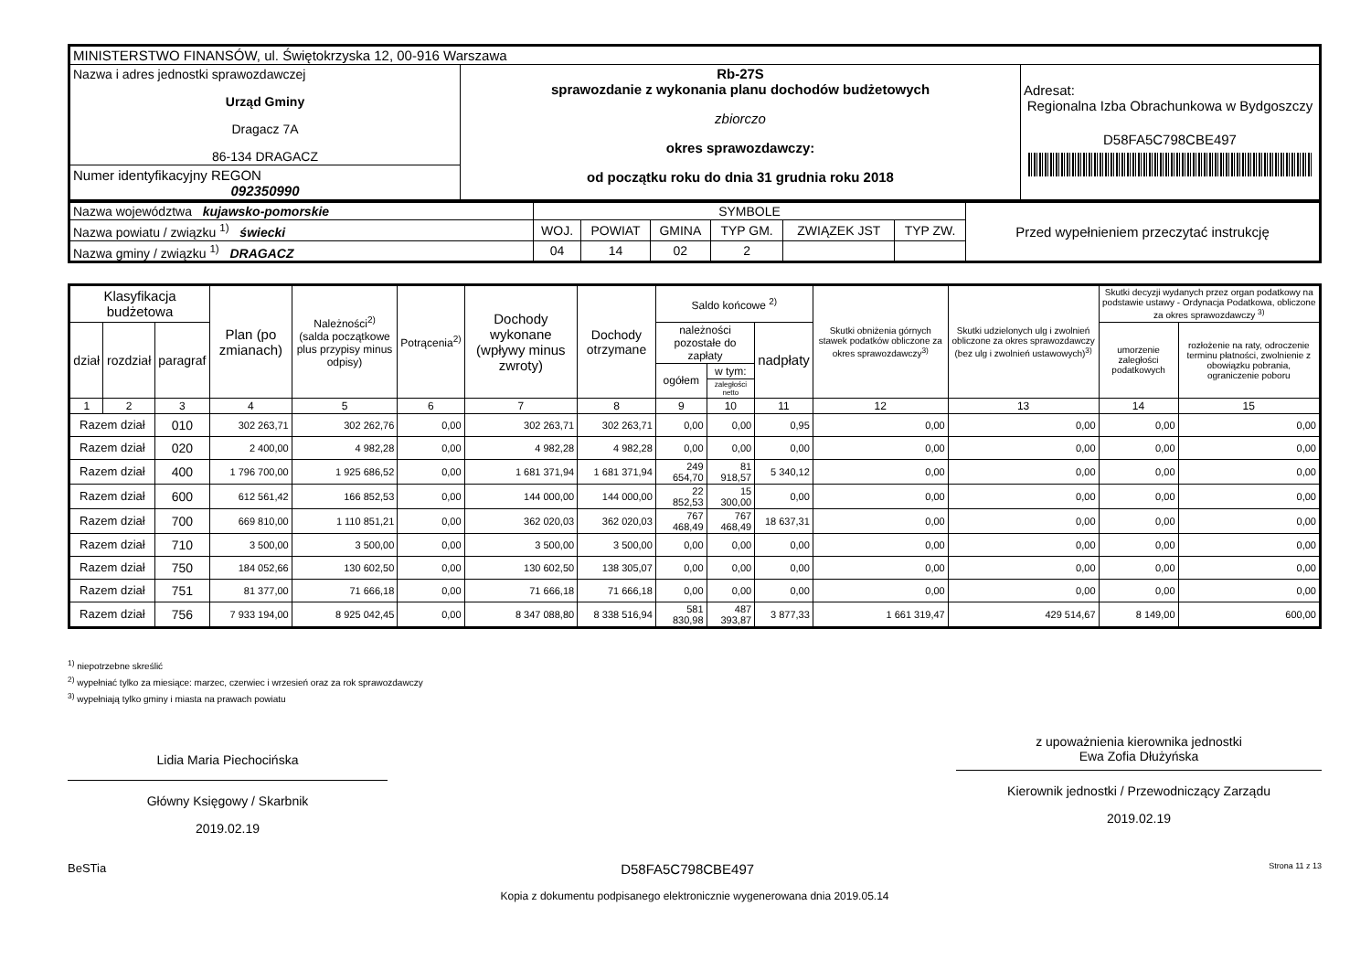| MINISTERSTWO FINANSÓW, ul. Świętokrzyska 12, 00-916 Warszawa | | |
| Nazwa i adres jednostki sprawozdawczej Urząd Gminy Dragacz 7A 86-134 DRAGACZ | Rb-27S sprawozdanie z wykonania planu dochodów budżetowych zbiorczo okres sprawozdawczy: od początku roku do dnia 31 grudnia roku 2018 | Adresat: Regionalna Izba Obrachunkowa w Bydgoszczy D58FA5C798CBE497 |
| Numer identyfikacyjny REGON 092350990 | | |
| Nazwa województwa kujawsko-pomorskie | SYMBOLE | | | | | | Przed wypełnieniem przeczytać instrukcję |
| Nazwa powiatu / związku <sup>1)</sup> świecki | WOJ. | POWIAT | GMINA | TYP GM. | ZWIĄZEK JST | TYP ZW. | |
| Nazwa gminy / związku <sup>1)</sup> DRAGACZ | 04 | 14 | 02 | 2 | | | |
| Klasyfikacja budżetowa | | | Plan (po zmianach) | Należności<sup>2)</sup> (salda początkowe plus przypisy minus odpisy) | Potrącenia<sup>2)</sup> | Dochody wykonane (wpływy minus zwroty) | Dochody otrzymane | Saldo końcowe <sup>2)</sup> | | | Skutki obniżenia górnych stawek podatków obliczone za okres sprawozdawczy<sup>3)</sup> | Skutki udzielonych ulg i zwolnień obliczone za okres sprawozdawczy (bez ulg i zwolnień ustawowych)<sup>3)</sup> | Skutki decyzji wydanych przez organ podatkowy na podstawie ustawy - Ordynacja Podatkowa, obliczone za okres sprawozdawczy <sup>3)</sup> | |
| --- | --- | --- | --- | --- | --- | --- | --- | --- | --- | --- | --- | --- | --- | --- |
| dział | rozdział | paragraf | | | | | | należności pozostałe do zapłaty | | nadpłaty | | | umorzenie zaległości podatkowych | rozłożenie na raty, odroczenie terminu płatności, zwolnienie z obowiązku pobrania, ograniczenie poboru |
| | | | | | | | | ogółem | w tym: | | | | | |
| | | | | | | | | | zaległości netto | | | | | |
| 1 | 2 | 3 | 4 | 5 | 6 | 7 | 8 | 9 | 10 | 11 | 12 | 13 | 14 | 15 |
| Razem dział | | 010 | 302 263,71 | 302 262,76 | 0,00 | 302 263,71 | 302 263,71 | 0,00 | 0,00 | 0,95 | 0,00 | 0,00 | 0,00 | 0,00 |
| Razem dział | | 020 | 2 400,00 | 4 982,28 | 0,00 | 4 982,28 | 4 982,28 | 0,00 | 0,00 | 0,00 | 0,00 | 0,00 | 0,00 | 0,00 |
| Razem dział | | 400 | 1 796 700,00 | 1 925 686,52 | 0,00 | 1 681 371,94 | 1 681 371,94 | 249 654,70 | 81 918,57 | 5 340,12 | 0,00 | 0,00 | 0,00 | 0,00 |
| Razem dział | | 600 | 612 561,42 | 166 852,53 | 0,00 | 144 000,00 | 144 000,00 | 22 852,53 | 15 300,00 | 0,00 | 0,00 | 0,00 | 0,00 | 0,00 |
| Razem dział | | 700 | 669 810,00 | 1 110 851,21 | 0,00 | 362 020,03 | 362 020,03 | 767 468,49 | 767 468,49 | 18 637,31 | 0,00 | 0,00 | 0,00 | 0,00 |
| Razem dział | | 710 | 3 500,00 | 3 500,00 | 0,00 | 3 500,00 | 3 500,00 | 0,00 | 0,00 | 0,00 | 0,00 | 0,00 | 0,00 | 0,00 |
| Razem dział | | 750 | 184 052,66 | 130 602,50 | 0,00 | 130 602,50 | 138 305,07 | 0,00 | 0,00 | 0,00 | 0,00 | 0,00 | 0,00 | 0,00 |
| Razem dział | | 751 | 81 377,00 | 71 666,18 | 0,00 | 71 666,18 | 71 666,18 | 0,00 | 0,00 | 0,00 | 0,00 | 0,00 | 0,00 | 0,00 |
| Razem dział | | 756 | 7 933 194,00 | 8 925 042,45 | 0,00 | 8 347 088,80 | 8 338 516,94 | 581 830,98 | 487 393,87 | 3 877,33 | 1 661 319,47 | 429 514,67 | 8 149,00 | 600,00 |
<sup>1)</sup> niepotrzebne skreślić
<sup>2)</sup> wypełniać tylko za miesiące: marzec, czerwiec i wrzesień oraz za rok sprawozdawczy
<sup>3)</sup> wypełniają tylko gminy i miasta na prawach powiatu
Lidia Maria Piechocińska
Główny Księgowy / Skarbnik
2019.02.19
z upoważnienia kierownika jednostki
Ewa Zofia Dłużyńska
Kierownik jednostki / Przewodniczący Zarządu
2019.02.19
BeSTia D58FA5C798CBE497 Strona 11 z 13
Kopia z dokumentu podpisanego elektronicznie wygenerowana dnia 2019.05.14